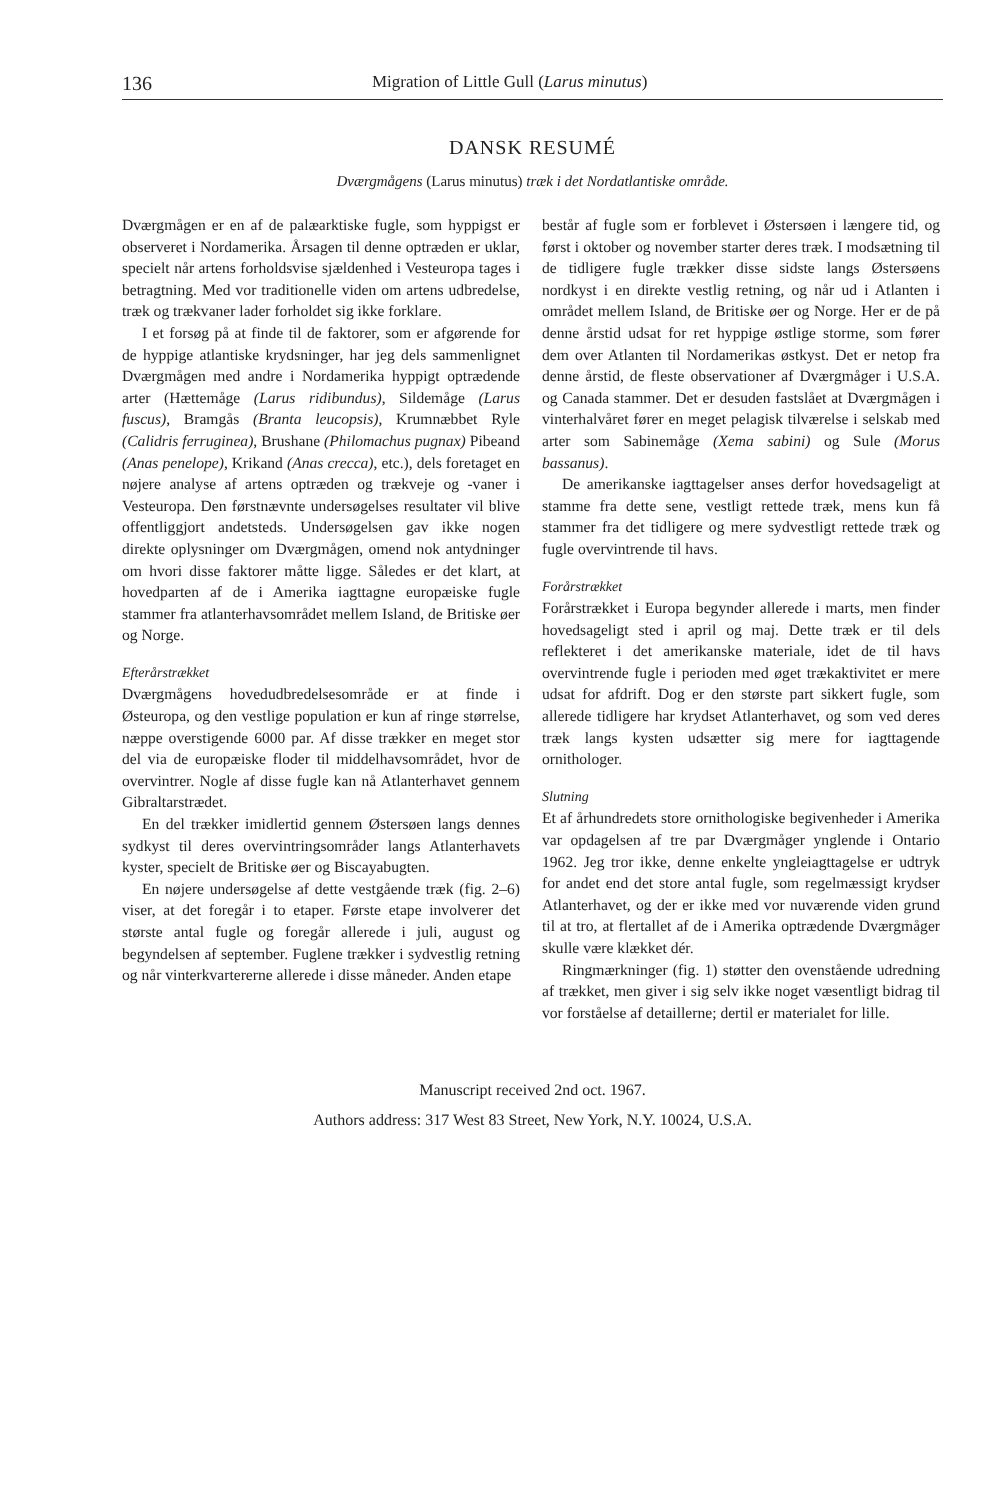136 Migration of Little Gull (Larus minutus)
DANSK RESUMÉ
Dværgmågens (Larus minutus) træk i det Nordatlantiske område.
Dværgmågen er en af de palæarktiske fugle, som hyppigst er observeret i Nordamerika. Årsagen til denne optræden er uklar, specielt når artens forholdsvise sjældenhed i Vesteuropa tages i betragtning. Med vor traditionelle viden om artens udbredelse, træk og trækvaner lader forholdet sig ikke forklare.
I et forsøg på at finde til de faktorer, som er afgørende for de hyppige atlantiske krydsninger, har jeg dels sammenlignet Dværgmågen med andre i Nordamerika hyppigt optrædende arter (Hættemåge (Larus ridibundus), Sildemåge (Larus fuscus), Bramgås (Branta leucopsis), Krumnæbbet Ryle (Calidris ferruginea), Brushane (Philomachus pugnax) Pibeand (Anas penelope), Krikand (Anas crecca), etc.), dels foretaget en nøjere analyse af artens optræden og trækveje og -vaner i Vesteuropa. Den førstnævnte undersøgelses resultater vil blive offentliggjort andetsteds. Undersøgelsen gav ikke nogen direkte oplysninger om Dværgmågen, omend nok antydninger om hvori disse faktorer måtte ligge. Således er det klart, at hovedparten af de i Amerika iagttagne europæiske fugle stammer fra atlanterhavsområdet mellem Island, de Britiske øer og Norge.
Efterårstrækket
Dværgmågens hovedudbredelsesområde er at finde i Østeuropa, og den vestlige population er kun af ringe størrelse, næppe overstigende 6000 par. Af disse trækker en meget stor del via de europæiske floder til middelhavsområdet, hvor de overvintrer. Nogle af disse fugle kan nå Atlanterhavet gennem Gibraltarstrædet.
En del trækker imidlertid gennem Østersøen langs dennes sydkyst til deres overvintringsområder langs Atlanterhavets kyster, specielt de Britiske øer og Biscayabugten.
En nøjere undersøgelse af dette vestgående træk (fig. 2–6) viser, at det foregår i to etaper. Første etape involverer det største antal fugle og foregår allerede i juli, august og begyndelsen af september. Fuglene trækker i sydvestlig retning og når vinterkvartererne allerede i disse måneder. Anden etape
består af fugle som er forblevet i Østersøen i længere tid, og først i oktober og november starter deres træk. I modsætning til de tidligere fugle trækker disse sidste langs Østersøens nordkyst i en direkte vestlig retning, og når ud i Atlanten i området mellem Island, de Britiske øer og Norge. Her er de på denne årstid udsat for ret hyppige østlige storme, som fører dem over Atlanten til Nordamerikas østkyst. Det er netop fra denne årstid, de fleste observationer af Dværgmåger i U.S.A. og Canada stammer. Det er desuden fastslået at Dværgmågen i vinterhalvåret fører en meget pelagisk tilværelse i selskab med arter som Sabinemåge (Xema sabini) og Sule (Morus bassanus).
De amerikanske iagttagelser anses derfor hovedsageligt at stamme fra dette sene, vestligt rettede træk, mens kun få stammer fra det tidligere og mere sydvestligt rettede træk og fugle overvintrende til havs.
Forårstrækket
Forårstrækket i Europa begynder allerede i marts, men finder hovedsageligt sted i april og maj. Dette træk er til dels reflekteret i det amerikanske materiale, idet de til havs overvintrende fugle i perioden med øget trækaktivitet er mere udsat for afdrift. Dog er den største part sikkert fugle, som allerede tidligere har krydset Atlanterhavet, og som ved deres træk langs kysten udsætter sig mere for iagttagende ornithologer.
Slutning
Et af århundredets store ornithologiske begivenheder i Amerika var opdagelsen af tre par Dværgmåger ynglende i Ontario 1962. Jeg tror ikke, denne enkelte yngleiagttagelse er udtryk for andet end det store antal fugle, som regelmæssigt krydser Atlanterhavet, og der er ikke med vor nuværende viden grund til at tro, at flertallet af de i Amerika optrædende Dværgmåger skulle være klækket dér.
Ringmærkninger (fig. 1) støtter den ovenstående udredning af trækket, men giver i sig selv ikke noget væsentligt bidrag til vor forståelse af detaillerne; dertil er materialet for lille.
Manuscript received 2nd oct. 1967.
Authors address: 317 West 83 Street, New York, N.Y. 10024, U.S.A.